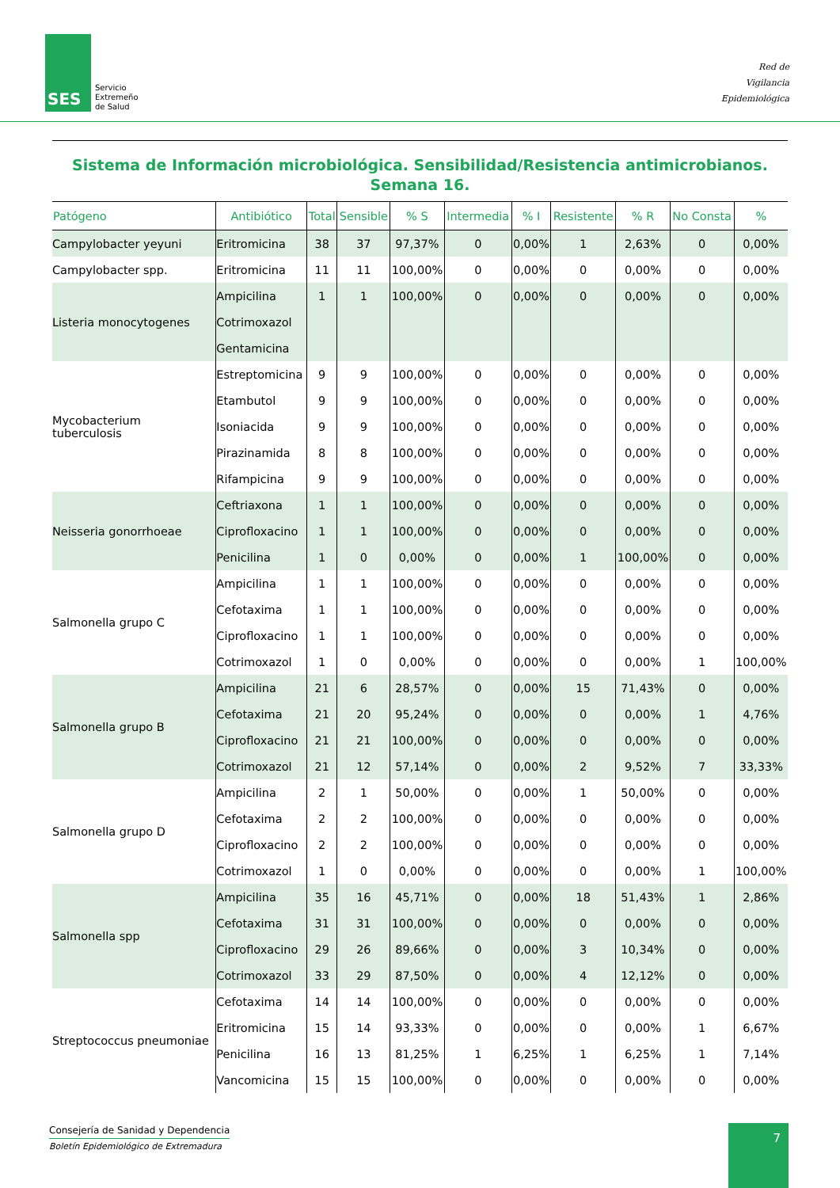SES
Servicio
Extremeño
de Salud
Red de
Vigilancia
Epidemiológica
Sistema de Información microbiológica. Sensibilidad/Resistencia antimicrobianos.
Semana 16.
| Patógeno | Antibiótico | Total | Sensible | % S | Intermedia | % I | Resistente | % R | No Consta | % |
| --- | --- | --- | --- | --- | --- | --- | --- | --- | --- | --- |
| Campylobacter yeyuni | Eritromicina | 38 | 37 | 97,37% | 0 | 0,00% | 1 | 2,63% | 0 | 0,00% |
| Campylobacter spp. | Eritromicina | 11 | 11 | 100,00% | 0 | 0,00% | 0 | 0,00% | 0 | 0,00% |
| Listeria monocytogenes | Ampicilina | 1 | 1 | 100,00% | 0 | 0,00% | 0 | 0,00% | 0 | 0,00% |
| | Cotrimoxazol | | | | | | | | | |
| | Gentamicina | | | | | | | | | |
| Mycobacterium tuberculosis | Estreptomicina | 9 | 9 | 100,00% | 0 | 0,00% | 0 | 0,00% | 0 | 0,00% |
| | Etambutol | 9 | 9 | 100,00% | 0 | 0,00% | 0 | 0,00% | 0 | 0,00% |
| | Isoniacida | 9 | 9 | 100,00% | 0 | 0,00% | 0 | 0,00% | 0 | 0,00% |
| | Pirazinamida | 8 | 8 | 100,00% | 0 | 0,00% | 0 | 0,00% | 0 | 0,00% |
| | Rifampicina | 9 | 9 | 100,00% | 0 | 0,00% | 0 | 0,00% | 0 | 0,00% |
| Neisseria gonorrhoeae | Ceftriaxona | 1 | 1 | 100,00% | 0 | 0,00% | 0 | 0,00% | 0 | 0,00% |
| | Ciprofloxacino | 1 | 1 | 100,00% | 0 | 0,00% | 0 | 0,00% | 0 | 0,00% |
| | Penicilina | 1 | 0 | 0,00% | 0 | 0,00% | 1 | 100,00% | 0 | 0,00% |
| Salmonella grupo C | Ampicilina | 1 | 1 | 100,00% | 0 | 0,00% | 0 | 0,00% | 0 | 0,00% |
| | Cefotaxima | 1 | 1 | 100,00% | 0 | 0,00% | 0 | 0,00% | 0 | 0,00% |
| | Ciprofloxacino | 1 | 1 | 100,00% | 0 | 0,00% | 0 | 0,00% | 0 | 0,00% |
| | Cotrimoxazol | 1 | 0 | 0,00% | 0 | 0,00% | 0 | 0,00% | 1 | 100,00% |
| Salmonella grupo B | Ampicilina | 21 | 6 | 28,57% | 0 | 0,00% | 15 | 71,43% | 0 | 0,00% |
| | Cefotaxima | 21 | 20 | 95,24% | 0 | 0,00% | 0 | 0,00% | 1 | 4,76% |
| | Ciprofloxacino | 21 | 21 | 100,00% | 0 | 0,00% | 0 | 0,00% | 0 | 0,00% |
| | Cotrimoxazol | 21 | 12 | 57,14% | 0 | 0,00% | 2 | 9,52% | 7 | 33,33% |
| Salmonella grupo D | Ampicilina | 2 | 1 | 50,00% | 0 | 0,00% | 1 | 50,00% | 0 | 0,00% |
| | Cefotaxima | 2 | 2 | 100,00% | 0 | 0,00% | 0 | 0,00% | 0 | 0,00% |
| | Ciprofloxacino | 2 | 2 | 100,00% | 0 | 0,00% | 0 | 0,00% | 0 | 0,00% |
| | Cotrimoxazol | 1 | 0 | 0,00% | 0 | 0,00% | 0 | 0,00% | 1 | 100,00% |
| Salmonella spp | Ampicilina | 35 | 16 | 45,71% | 0 | 0,00% | 18 | 51,43% | 1 | 2,86% |
| | Cefotaxima | 31 | 31 | 100,00% | 0 | 0,00% | 0 | 0,00% | 0 | 0,00% |
| | Ciprofloxacino | 29 | 26 | 89,66% | 0 | 0,00% | 3 | 10,34% | 0 | 0,00% |
| | Cotrimoxazol | 33 | 29 | 87,50% | 0 | 0,00% | 4 | 12,12% | 0 | 0,00% |
| Streptococcus pneumoniae | Cefotaxima | 14 | 14 | 100,00% | 0 | 0,00% | 0 | 0,00% | 0 | 0,00% |
| | Eritromicina | 15 | 14 | 93,33% | 0 | 0,00% | 0 | 0,00% | 1 | 6,67% |
| | Penicilina | 16 | 13 | 81,25% | 1 | 6,25% | 1 | 6,25% | 1 | 7,14% |
| | Vancomicina | 15 | 15 | 100,00% | 0 | 0,00% | 0 | 0,00% | 0 | 0,00% |
Consejería de Sanidad y Dependencia
Boletín Epidemiológico de Extremadura
7